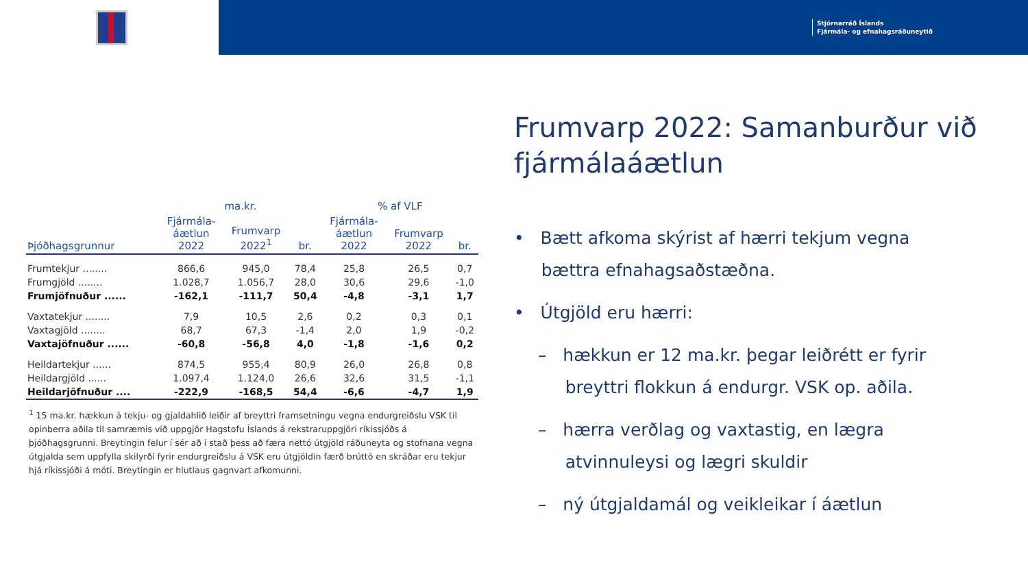Stjórnarráð Íslands
Fjármála- og efnahagsráðuneytið
| | ma.kr. | | | % af VLF | | |
| --- | --- | --- | --- | --- | --- | --- |
| Þjóðhagsgrunnur | Fjármála- áætlun 2022 | Frumvarp 2022<sup>1</sup> | br. | Fjármála- áætlun 2022 | Frumvarp 2022 | br. |
| Frumtekjur ........ | 866,6 | 945,0 | 78,4 | 25,8 | 26,5 | 0,7 |
| Frumgjöld ........ | 1.028,7 | 1.056,7 | 28,0 | 30,6 | 29,6 | -1,0 |
| Frumjöfnuður ...... | -162,1 | -111,7 | 50,4 | -4,8 | -3,1 | 1,7 |
| Vaxtatekjur ........ | 7,9 | 10,5 | 2,6 | 0,2 | 0,3 | 0,1 |
| Vaxtagjöld ........ | 68,7 | 67,3 | -1,4 | 2,0 | 1,9 | -0,2 |
| Vaxtajöfnuður ...... | -60,8 | -56,8 | 4,0 | -1,8 | -1,6 | 0,2 |
| Heildartekjur ...... | 874,5 | 955,4 | 80,9 | 26,0 | 26,8 | 0,8 |
| Heildargjöld ...... | 1.097,4 | 1.124,0 | 26,6 | 32,6 | 31,5 | -1,1 |
| Heildarjöfnuður .... | -222,9 | -168,5 | 54,4 | -6,6 | -4,7 | 1,9 |
<sup>1</sup> 15 ma.kr. hækkun á tekju- og gjaldahlið leiðir af breyttri framsetningu vegna endurgreiðslu VSK til opinberra aðila til samræmis við uppgjör Hagstofu Íslands á rekstraruppgjöri ríkissjóðs á þjóðhagsgrunni. Breytingin felur í sér að í stað þess að færa nettó útgjöld ráðuneyta og stofnana vegna útgjalda sem uppfylla skilyrði fyrir endurgreiðslu á VSK eru útgjöldin færð brúttó en skráðar eru tekjur hjá ríkissjóði á móti. Breytingin er hlutlaus gagnvart afkomunni.
Frumvarp 2022: Samanburður við fjármálaáætlun
• Bætt afkoma skýrist af hærri tekjum vegna
bættra efnahagsaðstæðna.
• Útgjöld eru hærri:
– hækkun er 12 ma.kr. þegar leiðrétt er fyrir
breyttri flokkun á endurgr. VSK op. aðila.
– hærra verðlag og vaxtastig, en lægra
atvinnuleysi og lægri skuldir
– ný útgjaldamál og veikleikar í áætlun